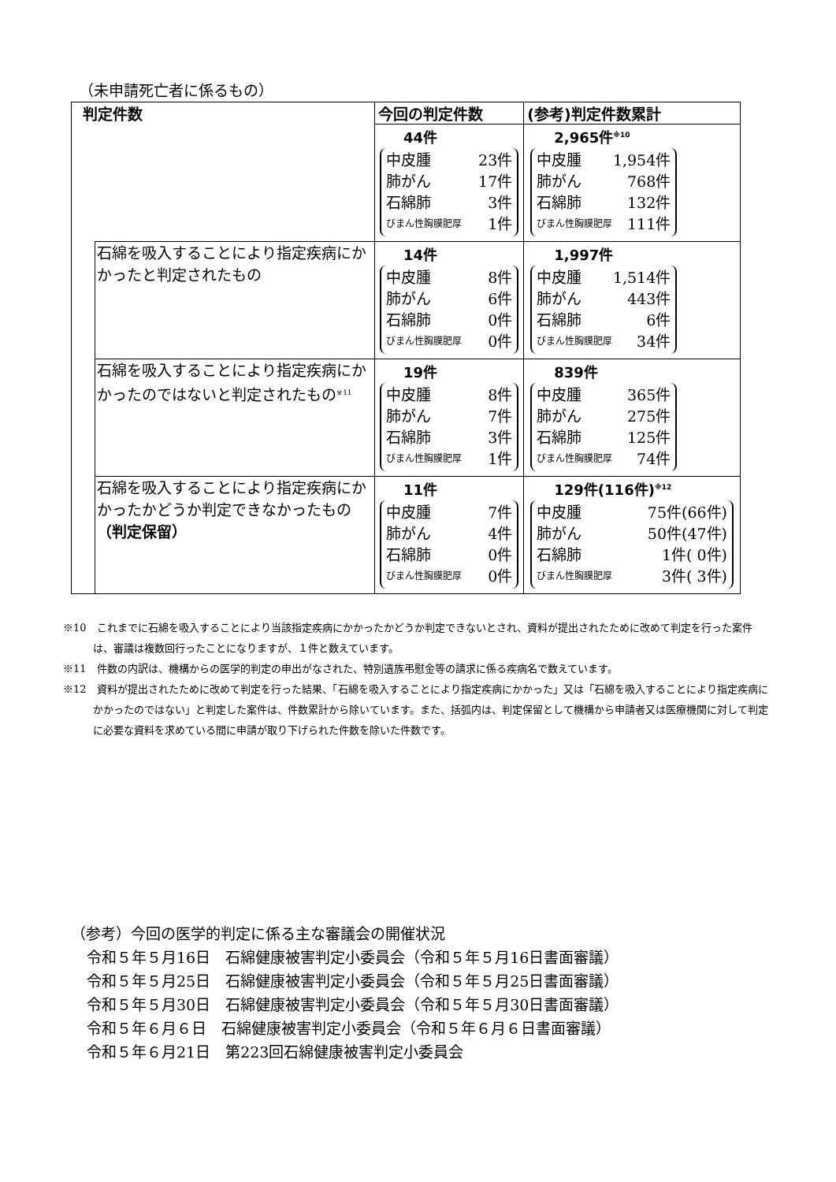（未申請死亡者に係るもの）
| 判定件数 | | 今回の判定件数 | (参考)判定件数累計 |
| --- | --- | --- | --- |
| | | 44件 中皮腫 23件 肺がん 17件 石綿肺 3件 びまん性胸膜肥厚 1件 | 2,965件<sup>※10</sup> 中皮腫 1,954件 肺がん 768件 石綿肺 132件 びまん性胸膜肥厚 111件 |
| | 石綿を吸入することにより指定疾病にかかったと判定されたもの | 14件 中皮腫 8件 肺がん 6件 石綿肺 0件 びまん性胸膜肥厚 0件 | 1,997件 中皮腫 1,514件 肺がん 443件 石綿肺 6件 びまん性胸膜肥厚 34件 |
| | 石綿を吸入することにより指定疾病にかかったのではないと判定されたもの<sup>※11</sup> | 19件 中皮腫 8件 肺がん 7件 石綿肺 3件 びまん性胸膜肥厚 1件 | 839件 中皮腫 365件 肺がん 275件 石綿肺 125件 びまん性胸膜肥厚 74件 |
| | 石綿を吸入することにより指定疾病にかかったかどうか判定できなかったもの （判定保留） | 11件 中皮腫 7件 肺がん 4件 石綿肺 0件 びまん性胸膜肥厚 0件 | 129件(116件)<sup>※12</sup> 中皮腫 75件(66件) 肺がん 50件(47件) 石綿肺 1件( 0件) びまん性胸膜肥厚 3件( 3件) |
※10　これまでに石綿を吸入することにより当該指定疾病にかかったかどうか判定できないとされ、資料が提出されたために改めて判定を行った案件は、審議は複数回行ったことになりますが、１件と数えています。
※11　件数の内訳は、機構からの医学的判定の申出がなされた、特別遺族弔慰金等の請求に係る疾病名で数えています。
※12　資料が提出されたために改めて判定を行った結果、「石綿を吸入することにより指定疾病にかかった」又は「石綿を吸入することにより指定疾病にかかったのではない」と判定した案件は、件数累計から除いています。また、括弧内は、判定保留として機構から申請者又は医療機関に対して判定に必要な資料を求めている間に申請が取り下げられた件数を除いた件数です。
（参考）今回の医学的判定に係る主な審議会の開催状況
令和５年５月16日　石綿健康被害判定小委員会（令和５年５月16日書面審議）
令和５年５月25日　石綿健康被害判定小委員会（令和５年５月25日書面審議）
令和５年５月30日　石綿健康被害判定小委員会（令和５年５月30日書面審議）
令和５年６月６日　石綿健康被害判定小委員会（令和５年６月６日書面審議）
令和５年６月21日　第223回石綿健康被害判定小委員会